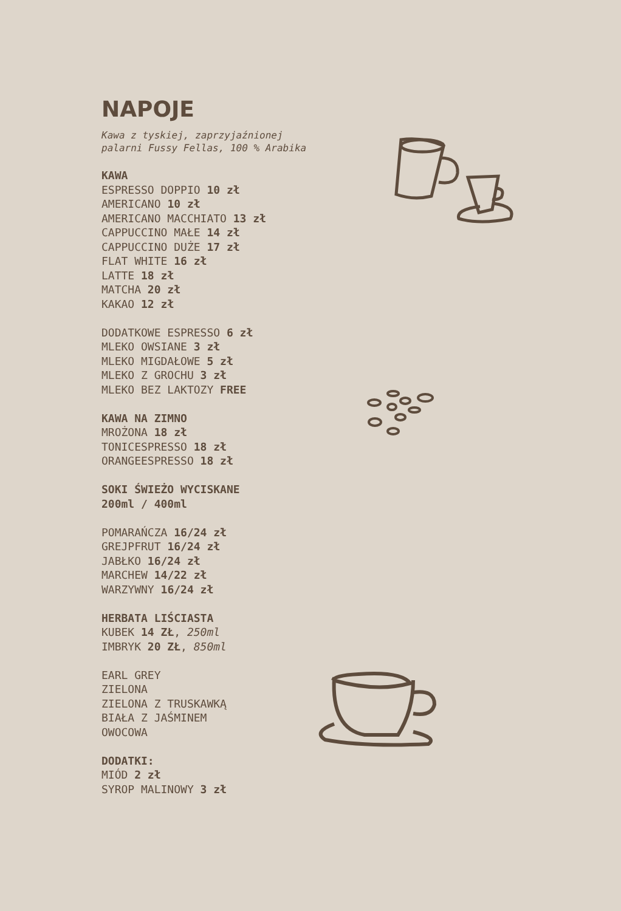NAPOJE
Kawa z tyskiej, zaprzyjaźnionej
palarni Fussy Fellas, 100 % Arabika
KAWA
ESPRESSO DOPPIO 10 zł
AMERICANO 10 zł
AMERICANO MACCHIATO 13 zł
CAPPUCCINO MAŁE 14 zł
CAPPUCCINO DUŻE 17 zł
FLAT WHITE 16 zł
LATTE 18 zł
MATCHA 20 zł
KAKAO 12 zł
DODATKOWE ESPRESSO 6 zł
MLEKO OWSIANE 3 zł
MLEKO MIGDAŁOWE 5 zł
MLEKO Z GROCHU 3 zł
MLEKO BEZ LAKTOZY FREE
KAWA NA ZIMNO
MROŻONA 18 zł
TONICESPRESSO 18 zł
ORANGEESPRESSO 18 zł
SOKI ŚWIEŻO WYCISKANE
200ml / 400ml
POMARAŃCZA 16/24 zł
GREJPFRUT 16/24 zł
JABŁKO 16/24 zł
MARCHEW 14/22 zł
WARZYWNY 16/24 zł
HERBATA LIŚCIASTA
KUBEK 14 ZŁ, 250ml
IMBRYK 20 ZŁ, 850ml
EARL GREY
ZIELONA
ZIELONA Z TRUSKAWKĄ
BIAŁA Z JAŚMINEM
OWOCOWA
DODATKI:
MIÓD 2 zł
SYROP MALINOWY 3 zł